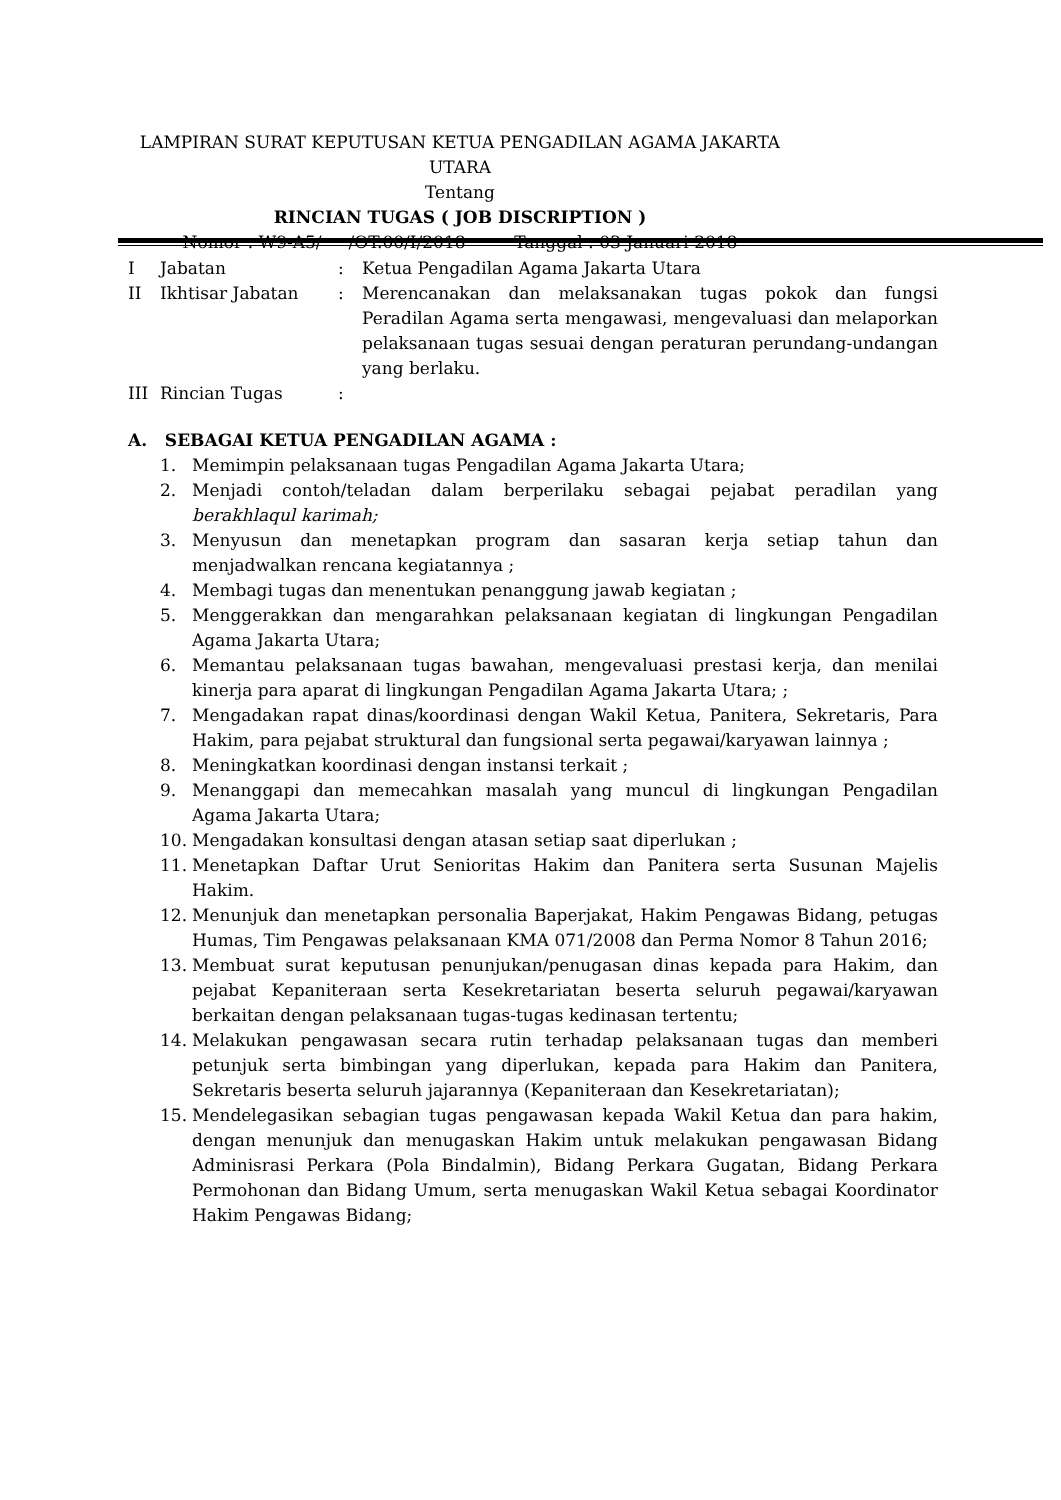LAMPIRAN SURAT KEPUTUSAN KETUA PENGADILAN AGAMA JAKARTA UTARA
Tentang
RINCIAN TUGAS ( JOB DISCRIPTION )
Nomor : W9-A5/ /OT.00/I/2018 Tanggal : 03 Januari 2018
I Jabatan : Ketua Pengadilan Agama Jakarta Utara
II Ikhtisar Jabatan : Merencanakan dan melaksanakan tugas pokok dan fungsi Peradilan Agama serta mengawasi, mengevaluasi dan melaporkan pelaksanaan tugas sesuai dengan peraturan perundang-undangan yang berlaku.
III Rincian Tugas :
A. SEBAGAI KETUA PENGADILAN AGAMA :
1. Memimpin pelaksanaan tugas Pengadilan Agama Jakarta Utara;
2. Menjadi contoh/teladan dalam berperilaku sebagai pejabat peradilan yang berakhlaqul karimah;
3. Menyusun dan menetapkan program dan sasaran kerja setiap tahun dan menjadwalkan rencana kegiatannya ;
4. Membagi tugas dan menentukan penanggung jawab kegiatan ;
5. Menggerakkan dan mengarahkan pelaksanaan kegiatan di lingkungan Pengadilan Agama Jakarta Utara;
6. Memantau pelaksanaan tugas bawahan, mengevaluasi prestasi kerja, dan menilai kinerja para aparat di lingkungan Pengadilan Agama Jakarta Utara; ;
7. Mengadakan rapat dinas/koordinasi dengan Wakil Ketua, Panitera, Sekretaris, Para Hakim, para pejabat struktural dan fungsional serta pegawai/karyawan lainnya ;
8. Meningkatkan koordinasi dengan instansi terkait ;
9. Menanggapi dan memecahkan masalah yang muncul di lingkungan Pengadilan Agama Jakarta Utara;
10. Mengadakan konsultasi dengan atasan setiap saat diperlukan ;
11. Menetapkan Daftar Urut Senioritas Hakim dan Panitera serta Susunan Majelis Hakim.
12. Menunjuk dan menetapkan personalia Baperjakat, Hakim Pengawas Bidang, petugas Humas, Tim Pengawas pelaksanaan KMA 071/2008 dan Perma Nomor 8 Tahun 2016;
13. Membuat surat keputusan penunjukan/penugasan dinas kepada para Hakim, dan pejabat Kepaniteraan serta Kesekretariatan beserta seluruh pegawai/karyawan berkaitan dengan pelaksanaan tugas-tugas kedinasan tertentu;
14. Melakukan pengawasan secara rutin terhadap pelaksanaan tugas dan memberi petunjuk serta bimbingan yang diperlukan, kepada para Hakim dan Panitera, Sekretaris beserta seluruh jajarannya (Kepaniteraan dan Kesekretariatan);
15. Mendelegasikan sebagian tugas pengawasan kepada Wakil Ketua dan para hakim, dengan menunjuk dan menugaskan Hakim untuk melakukan pengawasan Bidang Adminisrasi Perkara (Pola Bindalmin), Bidang Perkara Gugatan, Bidang Perkara Permohonan dan Bidang Umum, serta menugaskan Wakil Ketua sebagai Koordinator Hakim Pengawas Bidang;